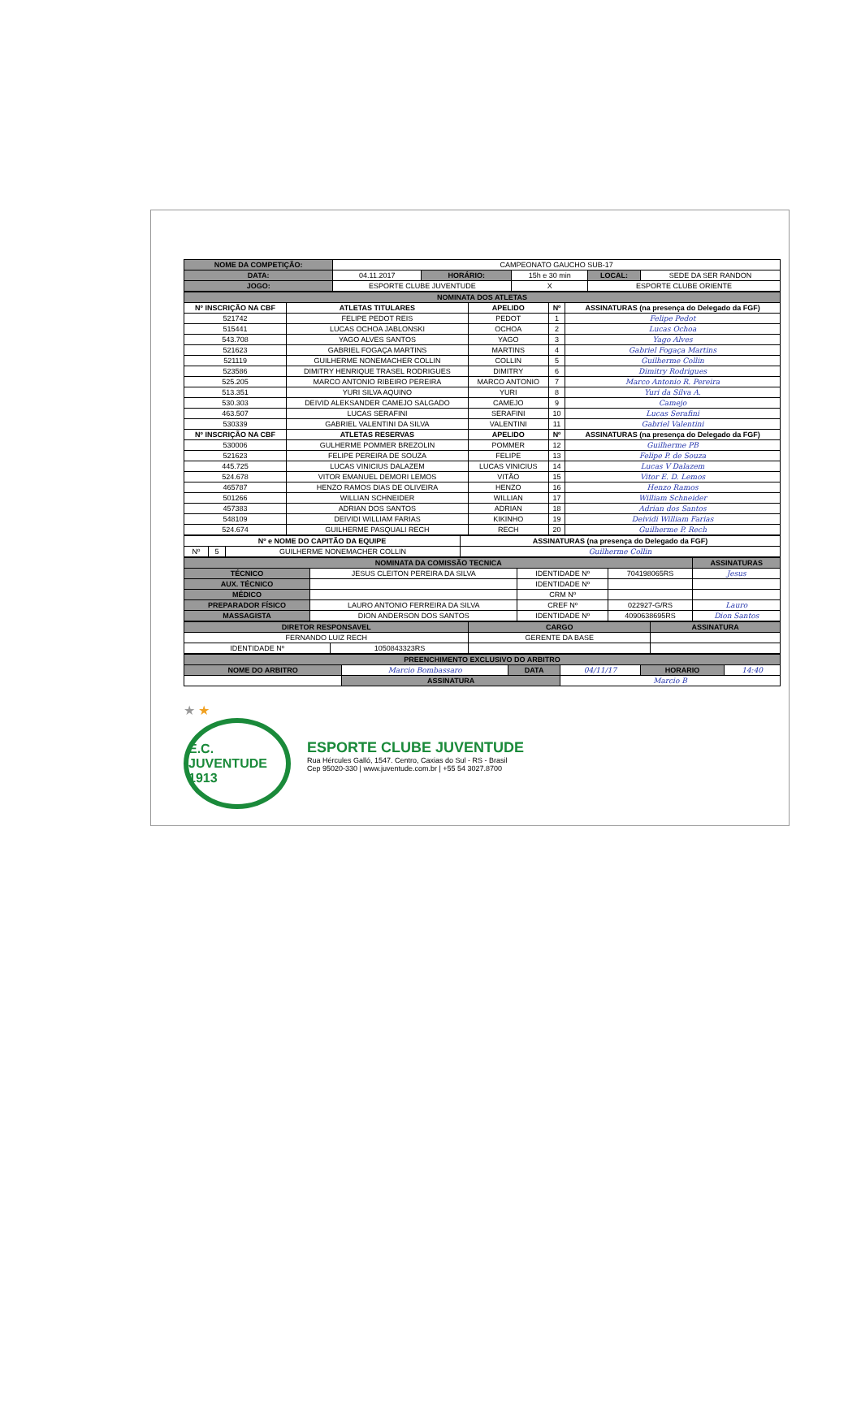| NOME DA COMPETIÇÃO: | CAMPEONATO GAUCHO SUB-17 | | | | |
| DATA: | 04.11.2017 | HORÁRIO: | 15h e 30 min | LOCAL: | SEDE DA SER RANDON |
| JOGO: | ESPORTE CLUBE JUVENTUDE | | X | ESPORTE CLUBE ORIENTE | |
| NOMINATA DOS ATLETAS | | | | |
| --- | --- | --- | --- | --- |
| Nº INSCRIÇÃO NA CBF | ATLETAS TITULARES | APELIDO | Nº | ASSINATURAS (na presença do Delegado da FGF) |
| 521742 | FELIPE PEDOT REIS | PEDOT | 1 | Felipe Pedot |
| 515441 | LUCAS OCHOA JABLONSKI | OCHOA | 2 | Lucas Ochoa |
| 543.708 | YAGO ALVES SANTOS | YAGO | 3 | Yago Alves |
| 521623 | GABRIEL FOGAÇA MARTINS | MARTINS | 4 | Gabriel Fogaça Martins |
| 521119 | GUILHERME NONEMACHER COLLIN | COLLIN | 5 | Guilherme Collin |
| 523586 | DIMITRY HENRIQUE TRASEL RODRIGUES | DIMITRY | 6 | Dimitry Rodrigues |
| 525.205 | MARCO ANTONIO RIBEIRO PEREIRA | MARCO ANTONIO | 7 | Marco Antonio R. Pereira |
| 513.351 | YURI SILVA AQUINO | YURI | 8 | Yuri da Silva A. |
| 530.303 | DEIVID ALEKSANDER CAMEJO SALGADO | CAMEJO | 9 | Camejo |
| 463.507 | LUCAS SERAFINI | SERAFINI | 10 | Lucas Serafini |
| 530339 | GABRIEL VALENTINI DA SILVA | VALENTINI | 11 | Gabriel Valentini |
| Nº INSCRIÇÃO NA CBF | ATLETAS RESERVAS | APELIDO | Nº | ASSINATURAS (na presença do Delegado da FGF) |
| 530006 | GULHERME POMMER BREZOLIN | POMMER | 12 | Guilherme PB |
| 521623 | FELIPE PEREIRA DE SOUZA | FELIPE | 13 | Felipe P. de Souza |
| 445.725 | LUCAS VINICIUS DALAZEM | LUCAS VINICIUS | 14 | Lucas V Dalazem |
| 524.678 | VITOR EMANUEL DEMORI LEMOS | VITÃO | 15 | Vitor E. D. Lemos |
| 465787 | HENZO RAMOS DIAS DE OLIVEIRA | HENZO | 16 | Henzo Ramos |
| 501266 | WILLIAN SCHNEIDER | WILLIAN | 17 | William Schneider |
| 457383 | ADRIAN DOS SANTOS | ADRIAN | 18 | Adrian dos Santos |
| 548109 | DEIVIDI WILLIAM FARIAS | KIKINHO | 19 | Deividi William Farias |
| 524.674 | GUILHERME PASQUALI RECH | RECH | 20 | Guilherme P. Rech |
| Nº e NOME DO CAPITÃO DA EQUIPE | | | ASSINATURAS (na presença do Delegado da FGF) |
| --- | --- | --- | --- |
| Nº | 5 | GUILHERME NONEMACHER COLLIN | Guilherme Collin |
| NOMINATA DA COMISSÃO TECNICA | | | | ASSINATURAS |
| --- | --- | --- | --- | --- |
| TÉCNICO | JESUS CLEITON PEREIRA DA SILVA | IDENTIDADE Nº | 704198065RS | Jesus |
| AUX. TÉCNICO | | IDENTIDADE Nº | | |
| MÉDICO | | CRM Nº | | |
| PREPARADOR FÍSICO | LAURO ANTONIO FERREIRA DA SILVA | CREF Nº | 022927-G/RS | Lauro |
| MASSAGISTA | DION ANDERSON DOS SANTOS | IDENTIDADE Nº | 4090638695RS | Dion Santos |
| DIRETOR RESPONSAVEL | | CARGO | ASSINATURA |
| --- | --- | --- | --- |
| FERNANDO LUIZ RECH | | GERENTE DA BASE | |
| IDENTIDADE Nº | 1050843323RS | | |
| PREENCHIMENTO EXCLUSIVO DO ARBITRO | | | | | |
| --- | --- | --- | --- | --- | --- |
| NOME DO ARBITRO | Marcio Bombassaro | DATA | 04/11/17 | HORARIO | 14:40 |
| | ASSINATURA | | Marcio B | | |
★ ★
E.C. JUVENTUDE 1913
ESPORTE CLUBE JUVENTUDE
Rua Hércules Galló, 1547. Centro, Caxias do Sul - RS - Brasil
Cep 95020-330 | www.juventude.com.br | +55 54 3027.8700